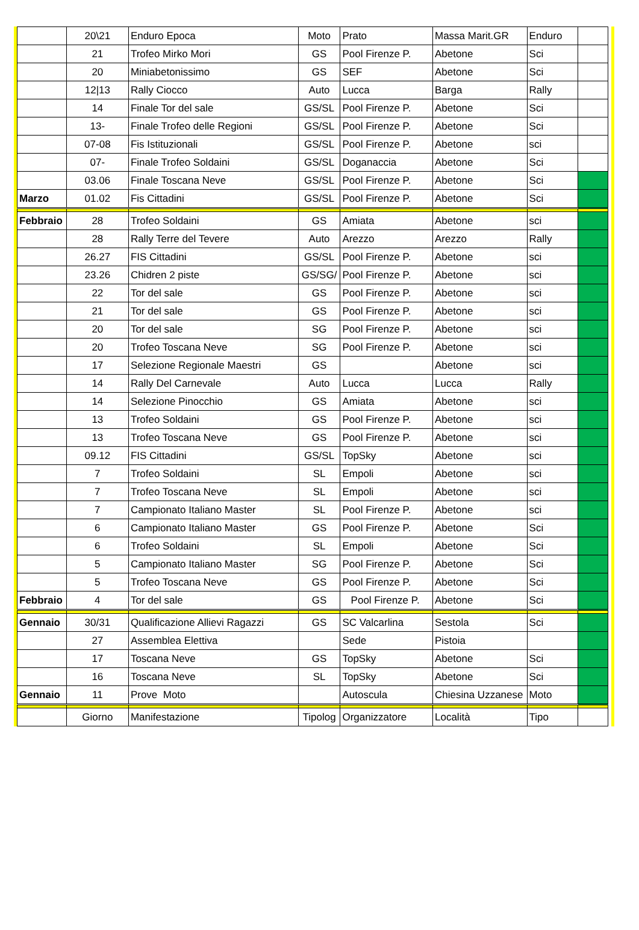| | 20\21 | Enduro Epoca | Moto | Prato | Massa Marit.GR | Enduro | |
| | 21 | Trofeo Mirko Mori | GS | Pool Firenze P. | Abetone | Sci | |
| | 20 | Miniabetonissimo | GS | SEF | Abetone | Sci | |
| | 12/13 | Rally Ciocco | Auto | Lucca | Barga | Rally | |
| | 14 | Finale Tor del sale | GS/SL | Pool Firenze P. | Abetone | Sci | |
| | 13- | Finale Trofeo delle Regioni | GS/SL | Pool Firenze P. | Abetone | Sci | |
| | 07-08 | Fis Istituzionali | GS/SL | Pool Firenze P. | Abetone | sci | |
| | 07- | Finale Trofeo Soldaini | GS/SL | Doganaccia | Abetone | Sci | |
| | 03.06 | Finale Toscana Neve | GS/SL | Pool Firenze P. | Abetone | Sci | |
| Marzo | 01.02 | Fis Cittadini | GS/SL | Pool Firenze P. | Abetone | Sci | |
| Febbraio | 28 | Trofeo Soldaini | GS | Amiata | Abetone | sci | |
| | 28 | Rally Terre del Tevere | Auto | Arezzo | Arezzo | Rally | |
| | 26.27 | FIS Cittadini | GS/SL | Pool Firenze P. | Abetone | sci | |
| | 23.26 | Chidren 2 piste | GS/SG/ | Pool Firenze P. | Abetone | sci | |
| | 22 | Tor del sale | GS | Pool Firenze P. | Abetone | sci | |
| | 21 | Tor del sale | GS | Pool Firenze P. | Abetone | sci | |
| | 20 | Tor del sale | SG | Pool Firenze P. | Abetone | sci | |
| | 20 | Trofeo Toscana Neve | SG | Pool Firenze P. | Abetone | sci | |
| | 17 | Selezione Regionale Maestri | GS | | Abetone | sci | |
| | 14 | Rally Del Carnevale | Auto | Lucca | Lucca | Rally | |
| | 14 | Selezione Pinocchio | GS | Amiata | Abetone | sci | |
| | 13 | Trofeo Soldaini | GS | Pool Firenze P. | Abetone | sci | |
| | 13 | Trofeo Toscana Neve | GS | Pool Firenze P. | Abetone | sci | |
| | 09.12 | FIS Cittadini | GS/SL | TopSky | Abetone | sci | |
| | 7 | Trofeo Soldaini | SL | Empoli | Abetone | sci | |
| | 7 | Trofeo Toscana Neve | SL | Empoli | Abetone | sci | |
| | 7 | Campionato Italiano Master | SL | Pool Firenze P. | Abetone | sci | |
| | 6 | Campionato Italiano Master | GS | Pool Firenze P. | Abetone | Sci | |
| | 6 | Trofeo Soldaini | SL | Empoli | Abetone | Sci | |
| | 5 | Campionato Italiano Master | SG | Pool Firenze P. | Abetone | Sci | |
| | 5 | Trofeo Toscana Neve | GS | Pool Firenze P. | Abetone | Sci | |
| Febbraio | 4 | Tor del sale | GS | Pool Firenze P. | Abetone | Sci | |
| Gennaio | 30/31 | Qualificazione Allievi Ragazzi | GS | SC Valcarlina | Sestola | Sci | |
| | 27 | Assemblea Elettiva | | Sede | Pistoia | | |
| | 17 | Toscana Neve | GS | TopSky | Abetone | Sci | |
| | 16 | Toscana Neve | SL | TopSky | Abetone | Sci | |
| Gennaio | 11 | Prove Moto | | Autoscula | Chiesina Uzzanese | Moto | |
| | Giorno | Manifestazione | Tipolog | Organizzatore | Località | Tipo | |